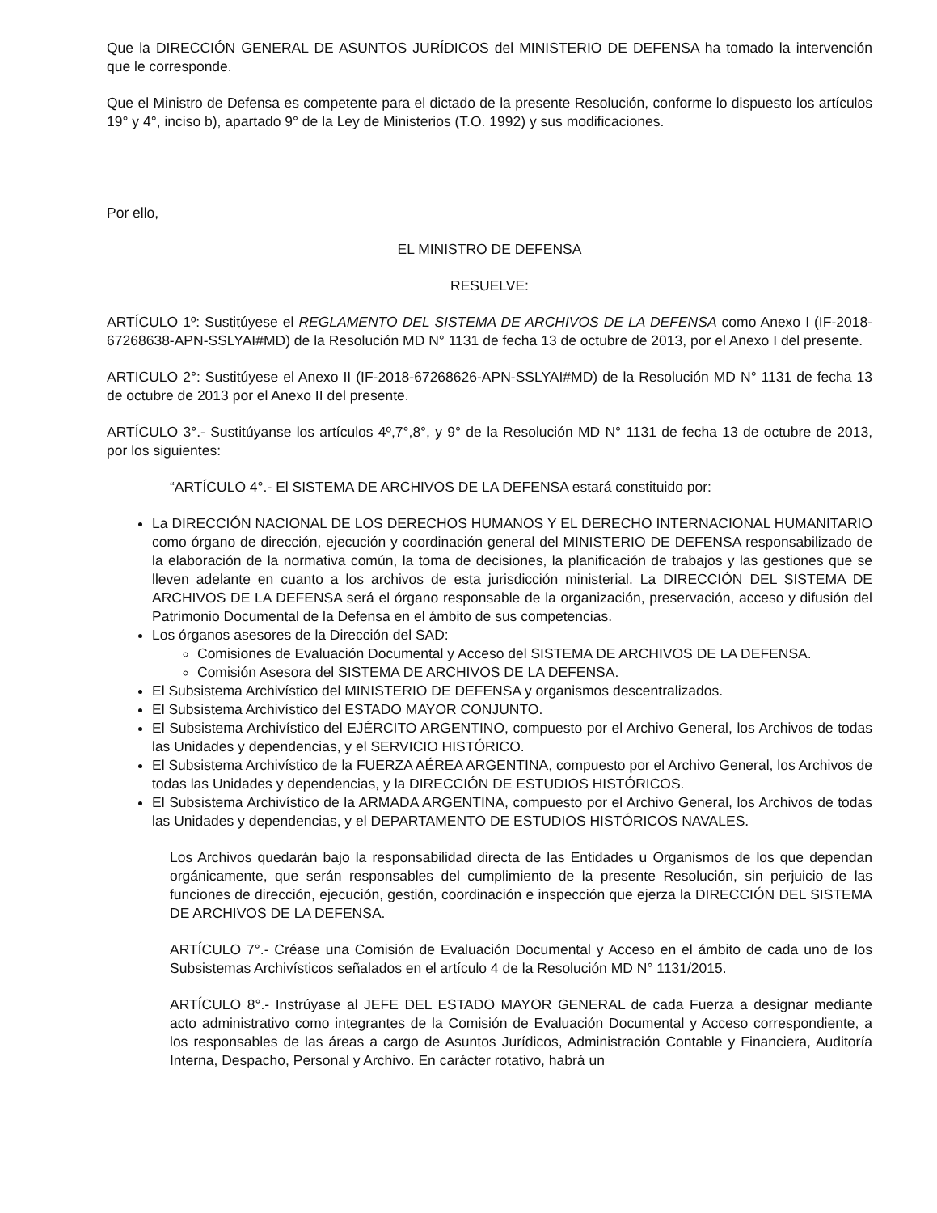Que la DIRECCIÓN GENERAL DE ASUNTOS JURÍDICOS del MINISTERIO DE DEFENSA ha tomado la intervención que le corresponde.
Que el Ministro de Defensa es competente para el dictado de la presente Resolución, conforme lo dispuesto los artículos 19° y 4°, inciso b), apartado 9° de la Ley de Ministerios (T.O. 1992) y sus modificaciones.
Por ello,
EL MINISTRO DE DEFENSA
RESUELVE:
ARTÍCULO 1º: Sustitúyese el REGLAMENTO DEL SISTEMA DE ARCHIVOS DE LA DEFENSA como Anexo I (IF-2018-67268638-APN-SSLYAI#MD) de la Resolución MD N° 1131 de fecha 13 de octubre de 2013, por el Anexo I del presente.
ARTICULO 2°: Sustitúyese el Anexo II (IF-2018-67268626-APN-SSLYAI#MD) de la Resolución MD N° 1131 de fecha 13 de octubre de 2013 por el Anexo II del presente.
ARTÍCULO 3°.- Sustitúyanse los artículos 4º,7°,8°, y 9° de la Resolución MD N° 1131 de fecha 13 de octubre de 2013, por los siguientes:
“ARTÍCULO 4°.- El SISTEMA DE ARCHIVOS DE LA DEFENSA estará constituido por:
La DIRECCIÓN NACIONAL DE LOS DERECHOS HUMANOS Y EL DERECHO INTERNACIONAL HUMANITARIO como órgano de dirección, ejecución y coordinación general del MINISTERIO DE DEFENSA responsabilizado de la elaboración de la normativa común, la toma de decisiones, la planificación de trabajos y las gestiones que se lleven adelante en cuanto a los archivos de esta jurisdicción ministerial. La DIRECCIÓN DEL SISTEMA DE ARCHIVOS DE LA DEFENSA será el órgano responsable de la organización, preservación, acceso y difusión del Patrimonio Documental de la Defensa en el ámbito de sus competencias.
Los órganos asesores de la Dirección del SAD:
Comisiones de Evaluación Documental y Acceso del SISTEMA DE ARCHIVOS DE LA DEFENSA.
Comisión Asesora del SISTEMA DE ARCHIVOS DE LA DEFENSA.
El Subsistema Archivístico del MINISTERIO DE DEFENSA y organismos descentralizados.
El Subsistema Archivístico del ESTADO MAYOR CONJUNTO.
El Subsistema Archivístico del EJÉRCITO ARGENTINO, compuesto por el Archivo General, los Archivos de todas las Unidades y dependencias, y el SERVICIO HISTÓRICO.
El Subsistema Archivístico de la FUERZA AÉREA ARGENTINA, compuesto por el Archivo General, los Archivos de todas las Unidades y dependencias, y la DIRECCIÓN DE ESTUDIOS HISTÓRICOS.
El Subsistema Archivístico de la ARMADA ARGENTINA, compuesto por el Archivo General, los Archivos de todas las Unidades y dependencias, y el DEPARTAMENTO DE ESTUDIOS HISTÓRICOS NAVALES.
Los Archivos quedarán bajo la responsabilidad directa de las Entidades u Organismos de los que dependan orgánicamente, que serán responsables del cumplimiento de la presente Resolución, sin perjuicio de las funciones de dirección, ejecución, gestión, coordinación e inspección que ejerza la DIRECCIÓN DEL SISTEMA DE ARCHIVOS DE LA DEFENSA.
ARTÍCULO 7°.- Créase una Comisión de Evaluación Documental y Acceso en el ámbito de cada uno de los Subsistemas Archivísticos señalados en el artículo 4 de la Resolución MD N° 1131/2015.
ARTÍCULO 8°.- Instrúyase al JEFE DEL ESTADO MAYOR GENERAL de cada Fuerza a designar mediante acto administrativo como integrantes de la Comisión de Evaluación Documental y Acceso correspondiente, a los responsables de las áreas a cargo de Asuntos Jurídicos, Administración Contable y Financiera, Auditoría Interna, Despacho, Personal y Archivo. En carácter rotativo, habrá un